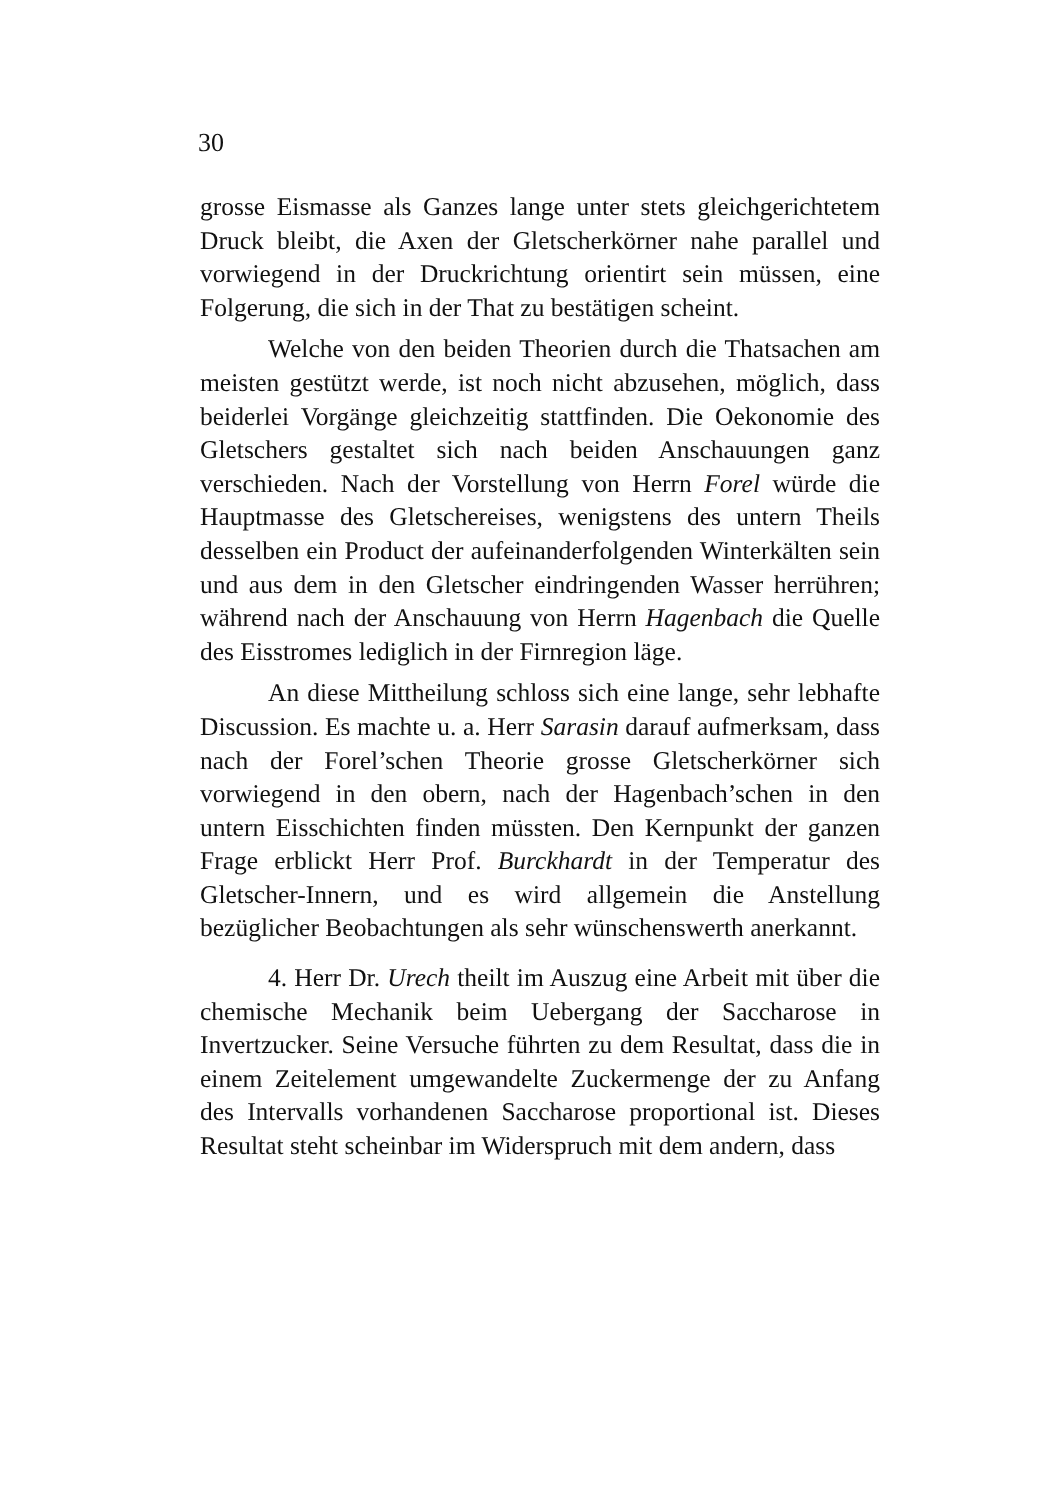30
grosse Eismasse als Ganzes lange unter stets gleichgerichtetem Druck bleibt, die Axen der Gletscherkörner nahe parallel und vorwiegend in der Druckrichtung orientirt sein müssen, eine Folgerung, die sich in der That zu bestätigen scheint.
Welche von den beiden Theorien durch die Thatsachen am meisten gestützt werde, ist noch nicht abzusehen, möglich, dass beiderlei Vorgänge gleichzeitig stattfinden. Die Oekonomie des Gletschers gestaltet sich nach beiden Anschauungen ganz verschieden. Nach der Vorstellung von Herrn Forel würde die Hauptmasse des Gletschereises, wenigstens des untern Theils desselben ein Product der aufeinanderfolgenden Winterkälten sein und aus dem in den Gletscher eindringenden Wasser herrühren; während nach der Anschauung von Herrn Hagenbach die Quelle des Eisstromes lediglich in der Firnregion läge.
An diese Mittheilung schloss sich eine lange, sehr lebhafte Discussion. Es machte u. a. Herr Sarasin darauf aufmerksam, dass nach der Forel’schen Theorie grosse Gletscherkörner sich vorwiegend in den obern, nach der Hagenbach’schen in den untern Eisschichten finden müssten. Den Kernpunkt der ganzen Frage erblickt Herr Prof. Burckhardt in der Temperatur des Gletscher-Innern, und es wird allgemein die Anstellung bezüglicher Beobachtungen als sehr wünschenswerth anerkannt.
4. Herr Dr. Urech theilt im Auszug eine Arbeit mit über die chemische Mechanik beim Uebergang der Saccharose in Invertzucker. Seine Versuche führten zu dem Resultat, dass die in einem Zeitelement umgewandelte Zuckermenge der zu Anfang des Intervalls vorhandenen Saccharose proportional ist. Dieses Resultat steht scheinbar im Widerspruch mit dem andern, dass